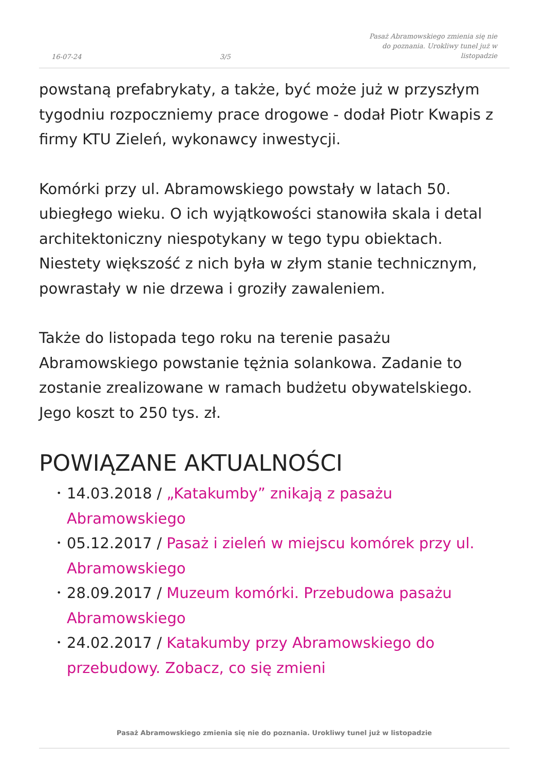16-07-24
3/5
Pasaż Abramowskiego zmienia się nie do poznania. Urokliwy tunel już w listopadzie
powstaną prefabrykaty, a także, być może już w przyszłym tygodniu rozpoczniemy prace drogowe - dodał Piotr Kwapis z firmy KTU Zieleń, wykonawcy inwestycji.
Komórki przy ul. Abramowskiego powstały w latach 50. ubiegłego wieku. O ich wyjątkowości stanowiła skala i detal architektoniczny niespotykany w tego typu obiektach. Niestety większość z nich była w złym stanie technicznym, powrastały w nie drzewa i groziły zawaleniem.
Także do listopada tego roku na terenie pasażu Abramowskiego powstanie tężnia solankowa. Zadanie to zostanie zrealizowane w ramach budżetu obywatelskiego. Jego koszt to 250 tys. zł.
POWIĄZANE AKTUALNOŚCI
• 14.03.2018 / „Katakumby” znikają z pasażu Abramowskiego
• 05.12.2017 / Pasaż i zieleń w miejscu komórek przy ul. Abramowskiego
• 28.09.2017 / Muzeum komórki. Przebudowa pasażu Abramowskiego
• 24.02.2017 / Katakumby przy Abramowskiego do przebudowy. Zobacz, co się zmieni
Pasaż Abramowskiego zmienia się nie do poznania. Urokliwy tunel już w listopadzie